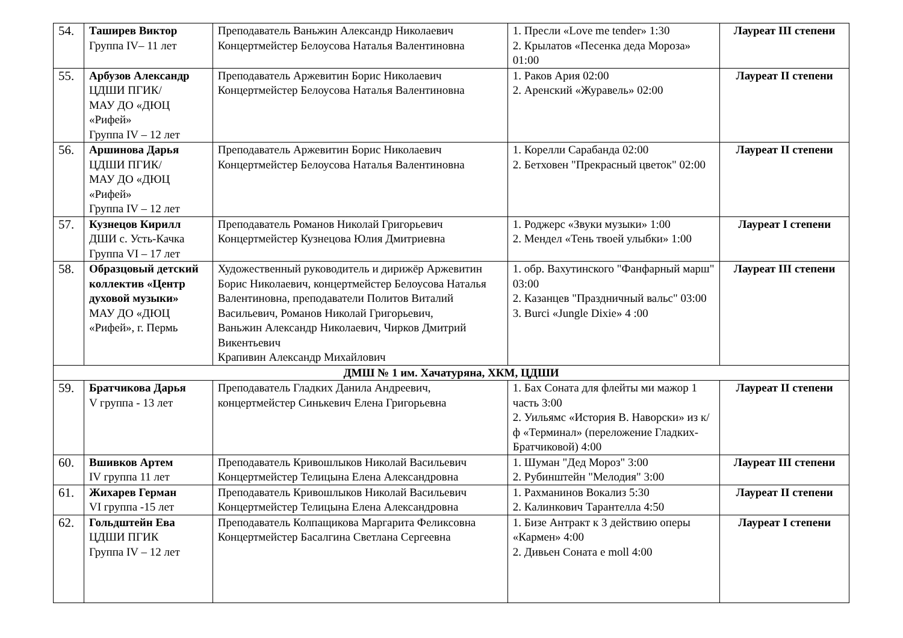| 54. | Таширев Виктор Группа IV– 11 лет | Преподаватель Ваньжин Александр Николаевич Концертмейстер Белоусова Наталья Валентиновна | 1. Пресли «Love me tender» 1:30 2. Крылатов «Песенка деда Мороза» 01:00 | Лауреат III степени |
| 55. | Арбузов Александр ЦДШИ ПГИК/ МАУ ДО «ДЮЦ «Рифей» Группа IV – 12 лет | Преподаватель Аржевитин Борис Николаевич Концертмейстер Белоусова Наталья Валентиновна | 1. Раков Ария 02:00 2. Аренский «Журавель» 02:00 | Лауреат II степени |
| 56. | Аршинова Дарья ЦДШИ ПГИК/ МАУ ДО «ДЮЦ «Рифей» Группа IV – 12 лет | Преподаватель Аржевитин Борис Николаевич Концертмейстер Белоусова Наталья Валентиновна | 1. Корелли Сарабанда 02:00 2. Бетховен "Прекрасный цветок" 02:00 | Лауреат II степени |
| 57. | Кузнецов Кирилл ДШИ с. Усть-Качка Группа VI – 17 лет | Преподаватель Романов Николай Григорьевич Концертмейстер Кузнецова Юлия Дмитриевна | 1. Роджерс «Звуки музыки» 1:00 2. Мендел «Тень твоей улыбки» 1:00 | Лауреат I степени |
| 58. | Образцовый детский коллектив «Центр духовой музыки» МАУ ДО «ДЮЦ «Рифей», г. Пермь | Художественный руководитель и дирижёр Аржевитин Борис Николаевич, концертмейстер Белоусова Наталья Валентиновна, преподаватели Политов Виталий Васильевич, Романов Николай Григорьевич, Ваньжин Александр Николаевич, Чирков Дмитрий Викентьевич Крапивин Александр Михайлович | 1. обр. Вахутинского "Фанфарный марш" 03:00 2. Казанцев "Праздничный вальс" 03:00 3. Burci «Jungle Dixie» 4 :00 | Лауреат III степени |
| ДМШ № 1 им. Хачатуряна, ХКМ, ЦДШИ | | | | |
| 59. | Братчикова Дарья V группа - 13 лет | Преподаватель Гладких Данила Андреевич, концертмейстер Синькевич Елена Григорьевна | 1. Бах Соната для флейты ми мажор 1 часть 3:00 2. Уильямс «История В. Наворски» из к/ф «Терминал» (переложение Гладких-Братчиковой) 4:00 | Лауреат II степени |
| 60. | Вшивков Артем IV группа 11 лет | Преподаватель Кривошлыков Николай Васильевич Концертмейстер Телицына Елена Александровна | 1. Шуман "Дед Мороз" 3:00 2. Рубинштейн "Мелодия" 3:00 | Лауреат III степени |
| 61. | Жихарев Герман VI группа -15 лет | Преподаватель Кривошлыков Николай Васильевич Концертмейстер Телицына Елена Александровна | 1. Рахманинов Вокализ 5:30 2. Калинкович Тарантелла 4:50 | Лауреат II степени |
| 62. | Гольдштейн Ева ЦДШИ ПГИК Группа IV – 12 лет | Преподаватель Колпащикова Маргарита Феликсовна Концертмейстер Басалгина Светлана Сергеевна | 1. Бизе Антракт к 3 действию оперы «Кармен» 4:00 2. Дивьен Соната e moll 4:00 | Лауреат I степени |